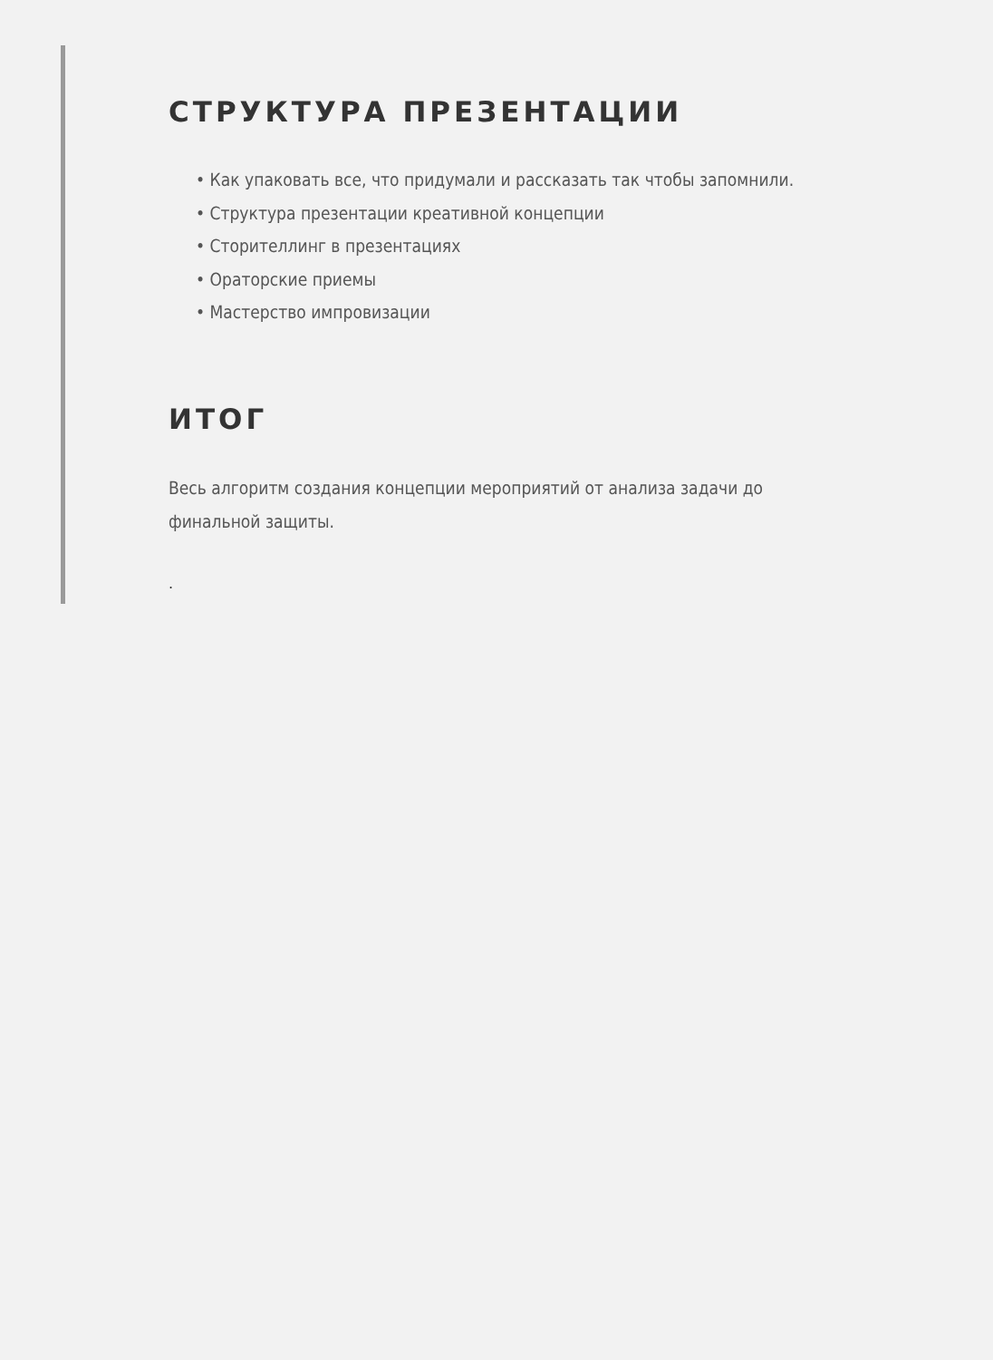СТРУКТУРА ПРЕЗЕНТАЦИИ
• Как упаковать все, что придумали и рассказать так чтобы запомнили.
• Структура презентации креативной концепции
• Сторителлинг в презентациях
• Ораторские приемы
• Мастерство импровизации
ИТОГ
Весь алгоритм создания концепции мероприятий от анализа задачи до финальной защиты.
.